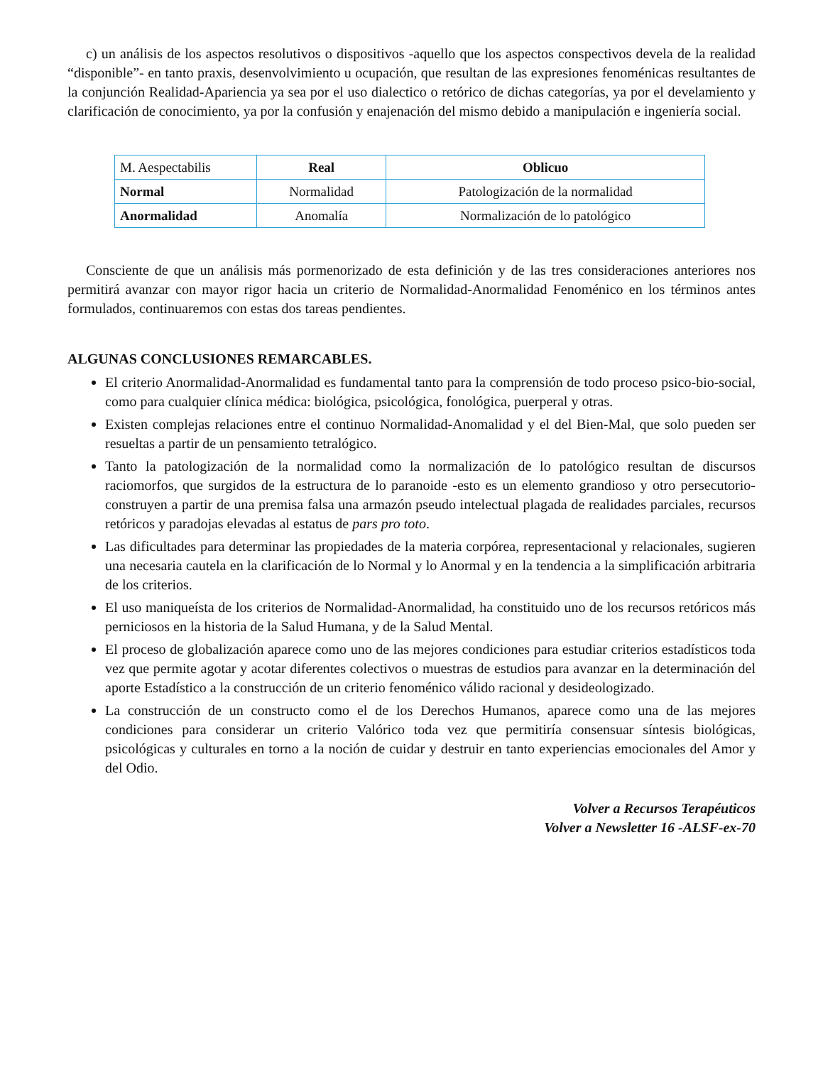c) un análisis de los aspectos resolutivos o dispositivos -aquello que los aspectos conspectivos devela de la realidad “disponible”- en tanto praxis, desenvolvimiento u ocupación, que resultan de las expresiones fenoménicas resultantes de la conjunción Realidad-Apariencia ya sea por el uso dialectico o retórico de dichas categorías, ya por el develamiento y clarificación de conocimiento, ya por la confusión y enajenación del mismo debido a manipulación e ingeniería social.
| M. Aespectabilis | Real | Oblicuo |
| Normal | Normalidad | Patologización de la normalidad |
| Anormalidad | Anomalía | Normalización de lo patológico |
Consciente de que un análisis más pormenorizado de esta definición y de las tres consideraciones anteriores nos permitirá avanzar con mayor rigor hacia un criterio de Normalidad-Anormalidad Fenoménico en los términos antes formulados, continuaremos con estas dos tareas pendientes.
ALGUNAS CONCLUSIONES REMARCABLES.
El criterio Anormalidad-Anormalidad es fundamental tanto para la comprensión de todo proceso psico-bio-social, como para cualquier clínica médica: biológica, psicológica, fonológica, puerperal y otras.
Existen complejas relaciones entre el continuo Normalidad-Anomalidad y el del Bien-Mal, que solo pueden ser resueltas a partir de un pensamiento tetralógico.
Tanto la patologización de la normalidad como la normalización de lo patológico resultan de discursos raciomorfos, que surgidos de la estructura de lo paranoide -esto es un elemento grandioso y otro persecutorio- construyen a partir de una premisa falsa una armazón pseudo intelectual plagada de realidades parciales, recursos retóricos y paradojas elevadas al estatus de pars pro toto.
Las dificultades para determinar las propiedades de la materia corpórea, representacional y relacionales, sugieren una necesaria cautela en la clarificación de lo Normal y lo Anormal y en la tendencia a la simplificación arbitraria de los criterios.
El uso maniqueísta de los criterios de Normalidad-Anormalidad, ha constituido uno de los recursos retóricos más perniciosos en la historia de la Salud Humana, y de la Salud Mental.
El proceso de globalización aparece como uno de las mejores condiciones para estudiar criterios estadísticos toda vez que permite agotar y acotar diferentes colectivos o muestras de estudios para avanzar en la determinación del aporte Estadístico a la construcción de un criterio fenoménico válido racional y desideologizado.
La construcción de un constructo como el de los Derechos Humanos, aparece como una de las mejores condiciones para considerar un criterio Valórico toda vez que permitiría consensuar síntesis biológicas, psicológicas y culturales en torno a la noción de cuidar y destruir en tanto experiencias emocionales del Amor y del Odio.
Volver a Recursos Terapéuticos
Volver a Newsletter 16 -ALSF-ex-70